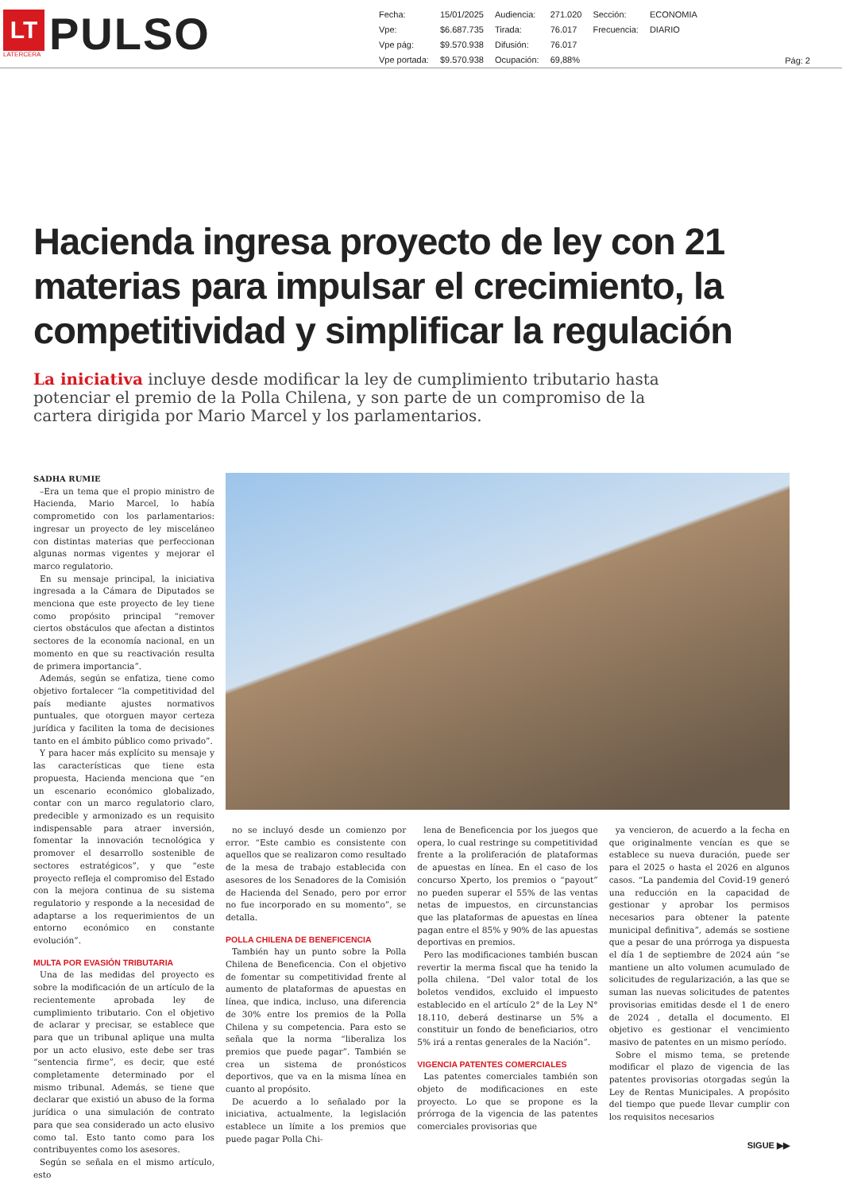LT
LATERCERA
PULSO
| Fecha: | 15/01/2025 | Audiencia: | 271.020 | Sección: | ECONOMIA |
| Vpe: | $6.687.735 | Tirada: | 76.017 | Frecuencia: | DIARIO |
| Vpe pág: | $9.570.938 | Difusión: | 76.017 | | |
| Vpe portada: | $9.570.938 | Ocupación: | 69,88% | | |
Pág: 2
Hacienda ingresa proyecto de ley con 21 materias para impulsar el crecimiento, la competitividad y simplificar la regulación
La iniciativa incluye desde modificar la ley de cumplimiento tributario hasta potenciar el premio de la Polla Chilena, y son parte de un compromiso de la cartera dirigida por Mario Marcel y los parlamentarios.
SADHA RUMIE
–Era un tema que el propio ministro de Hacienda, Mario Marcel, lo había comprometido con los parlamentarios: ingresar un proyecto de ley misceláneo con distintas materias que perfeccionan algunas normas vigentes y mejorar el marco regulatorio.
En su mensaje principal, la iniciativa ingresada a la Cámara de Diputados se menciona que este proyecto de ley tiene como propósito principal “remover ciertos obstáculos que afectan a distintos sectores de la economía nacional, en un momento en que su reactivación resulta de primera importancia”.
Además, según se enfatiza, tiene como objetivo fortalecer “la competitividad del país mediante ajustes normativos puntuales, que otorguen mayor certeza jurídica y faciliten la toma de decisiones tanto en el ámbito público como privado”.
Y para hacer más explícito su mensaje y las características que tiene esta propuesta, Hacienda menciona que “en un escenario económico globalizado, contar con un marco regulatorio claro, predecible y armonizado es un requisito indispensable para atraer inversión, fomentar la innovación tecnológica y promover el desarrollo sostenible de sectores estratégicos”, y que “este proyecto refleja el compromiso del Estado con la mejora continua de su sistema regulatorio y responde a la necesidad de adaptarse a los requerimientos de un entorno económico en constante evolución”.
MULTA POR EVASIÓN TRIBUTARIA
Una de las medidas del proyecto es sobre la modificación de un artículo de la recientemente aprobada ley de cumplimiento tributario. Con el objetivo de aclarar y precisar, se establece que para que un tribunal aplique una multa por un acto elusivo, este debe ser tras “sentencia firme”, es decir, que esté completamente determinado por el mismo tribunal. Además, se tiene que declarar que existió un abuso de la forma jurídica o una simulación de contrato para que sea considerado un acto elusivo como tal. Esto tanto como para los contribuyentes como los asesores.
Según se señala en el mismo artículo, esto
no se incluyó desde un comienzo por error. “Este cambio es consistente con aquellos que se realizaron como resultado de la mesa de trabajo establecida con asesores de los Senadores de la Comisión de Hacienda del Senado, pero por error no fue incorporado en su momento”, se detalla.
POLLA CHILENA DE BENEFICENCIA
También hay un punto sobre la Polla Chilena de Beneficencia. Con el objetivo de fomentar su competitividad frente al aumento de plataformas de apuestas en línea, que indica, incluso, una diferencia de 30% entre los premios de la Polla Chilena y su competencia. Para esto se señala que la norma “liberaliza los premios que puede pagar”. También se crea un sistema de pronósticos deportivos, que va en la misma línea en cuanto al propósito.
De acuerdo a lo señalado por la iniciativa, actualmente, la legislación establece un límite a los premios que puede pagar Polla Chi-
lena de Beneficencia por los juegos que opera, lo cual restringe su competitividad frente a la proliferación de plataformas de apuestas en línea. En el caso de los concurso Xperto, los premios o “payout” no pueden superar el 55% de las ventas netas de impuestos, en circunstancias que las plataformas de apuestas en línea pagan entre el 85% y 90% de las apuestas deportivas en premios.
Pero las modificaciones también buscan revertir la merma fiscal que ha tenido la polla chilena. “Del valor total de los boletos vendidos, excluido el impuesto establecido en el artículo 2° de la Ley N° 18.110, deberá destinarse un 5% a constituir un fondo de beneficiarios, otro 5% irá a rentas generales de la Nación”.
VIGENCIA PATENTES COMERCIALES
Las patentes comerciales también son objeto de modificaciones en este proyecto. Lo que se propone es la prórroga de la vigencia de las patentes comerciales provisorias que
ya vencieron, de acuerdo a la fecha en que originalmente vencían es que se establece su nueva duración, puede ser para el 2025 o hasta el 2026 en algunos casos. “La pandemia del Covid-19 generó una reducción en la capacidad de gestionar y aprobar los permisos necesarios para obtener la patente municipal definitiva”, además se sostiene que a pesar de una prórroga ya dispuesta el día 1 de septiembre de 2024 aún “se mantiene un alto volumen acumulado de solicitudes de regularización, a las que se suman las nuevas solicitudes de patentes provisorias emitidas desde el 1 de enero de 2024 , detalla el documento. El objetivo es gestionar el vencimiento masivo de patentes en un mismo período.
Sobre el mismo tema, se pretende modificar el plazo de vigencia de las patentes provisorias otorgadas según la Ley de Rentas Municipales. A propósito del tiempo que puede llevar cumplir con los requisitos necesarios
SIGUE ▶▶